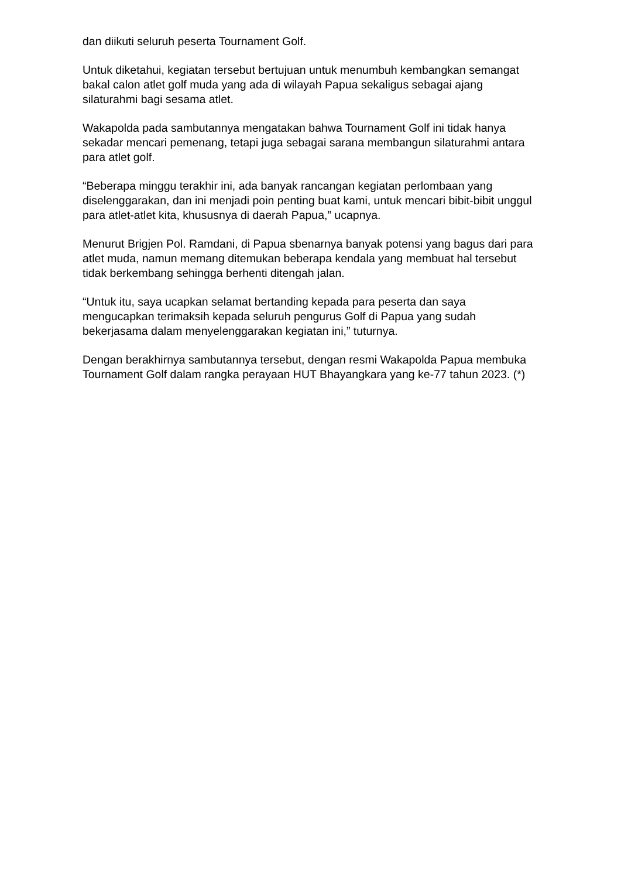dan diikuti seluruh peserta Tournament Golf.
Untuk diketahui, kegiatan tersebut bertujuan untuk menumbuh kembangkan semangat bakal calon atlet golf muda yang ada di wilayah Papua sekaligus sebagai ajang silaturahmi bagi sesama atlet.
Wakapolda pada sambutannya mengatakan bahwa Tournament Golf ini tidak hanya sekadar mencari pemenang, tetapi juga sebagai sarana membangun silaturahmi antara para atlet golf.
“Beberapa minggu terakhir ini, ada banyak rancangan kegiatan perlombaan yang diselenggarakan, dan ini menjadi poin penting buat kami, untuk mencari bibit-bibit unggul para atlet-atlet kita, khususnya di daerah Papua,” ucapnya.
Menurut Brigjen Pol. Ramdani, di Papua sbenarnya banyak potensi yang bagus dari para atlet muda, namun memang ditemukan beberapa kendala yang membuat hal tersebut tidak berkembang sehingga berhenti ditengah jalan.
“Untuk itu, saya ucapkan selamat bertanding kepada para peserta dan saya mengucapkan terimaksih kepada seluruh pengurus Golf di Papua yang sudah bekerjasama dalam menyelenggarakan kegiatan ini,” tuturnya.
Dengan berakhirnya sambutannya tersebut, dengan resmi Wakapolda Papua membuka Tournament Golf dalam rangka perayaan HUT Bhayangkara yang ke-77 tahun 2023. (*)